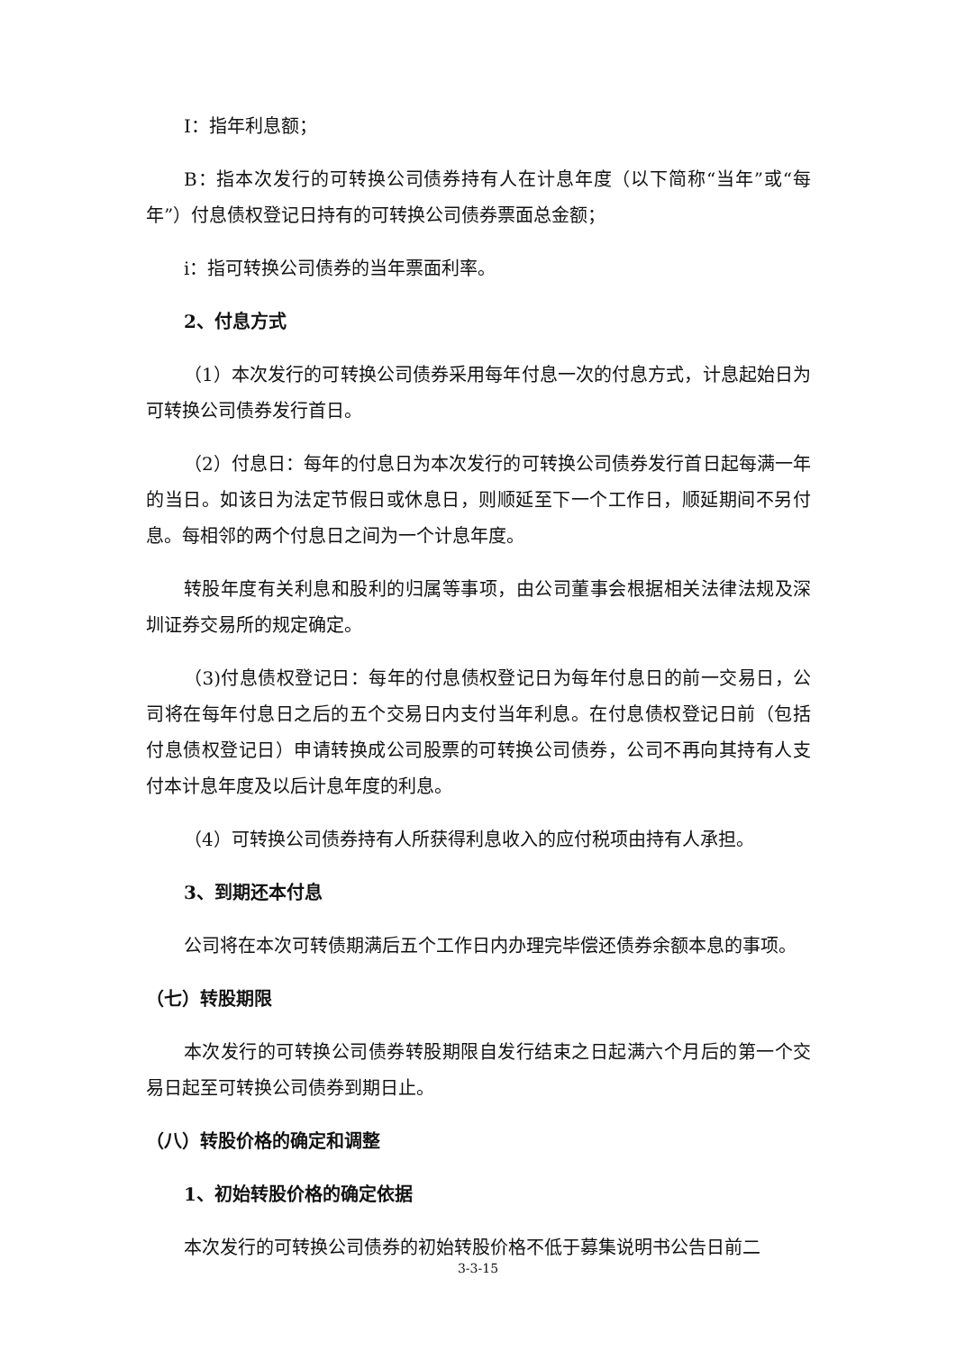I：指年利息额；
B：指本次发行的可转换公司债券持有人在计息年度（以下简称“当年”或“每年”）付息债权登记日持有的可转换公司债券票面总金额；
i：指可转换公司债券的当年票面利率。
2、付息方式
（1）本次发行的可转换公司债券采用每年付息一次的付息方式，计息起始日为可转换公司债券发行首日。
（2）付息日：每年的付息日为本次发行的可转换公司债券发行首日起每满一年的当日。如该日为法定节假日或休息日，则顺延至下一个工作日，顺延期间不另付息。每相邻的两个付息日之间为一个计息年度。
转股年度有关利息和股利的归属等事项，由公司董事会根据相关法律法规及深圳证券交易所的规定确定。
（3)付息债权登记日：每年的付息债权登记日为每年付息日的前一交易日，公司将在每年付息日之后的五个交易日内支付当年利息。在付息债权登记日前（包括付息债权登记日）申请转换成公司股票的可转换公司债券，公司不再向其持有人支付本计息年度及以后计息年度的利息。
（4）可转换公司债券持有人所获得利息收入的应付税项由持有人承担。
3、到期还本付息
公司将在本次可转债期满后五个工作日内办理完毕偿还债券余额本息的事项。
（七）转股期限
本次发行的可转换公司债券转股期限自发行结束之日起满六个月后的第一个交易日起至可转换公司债券到期日止。
（八）转股价格的确定和调整
1、初始转股价格的确定依据
本次发行的可转换公司债券的初始转股价格不低于募集说明书公告日前二
3-3-15